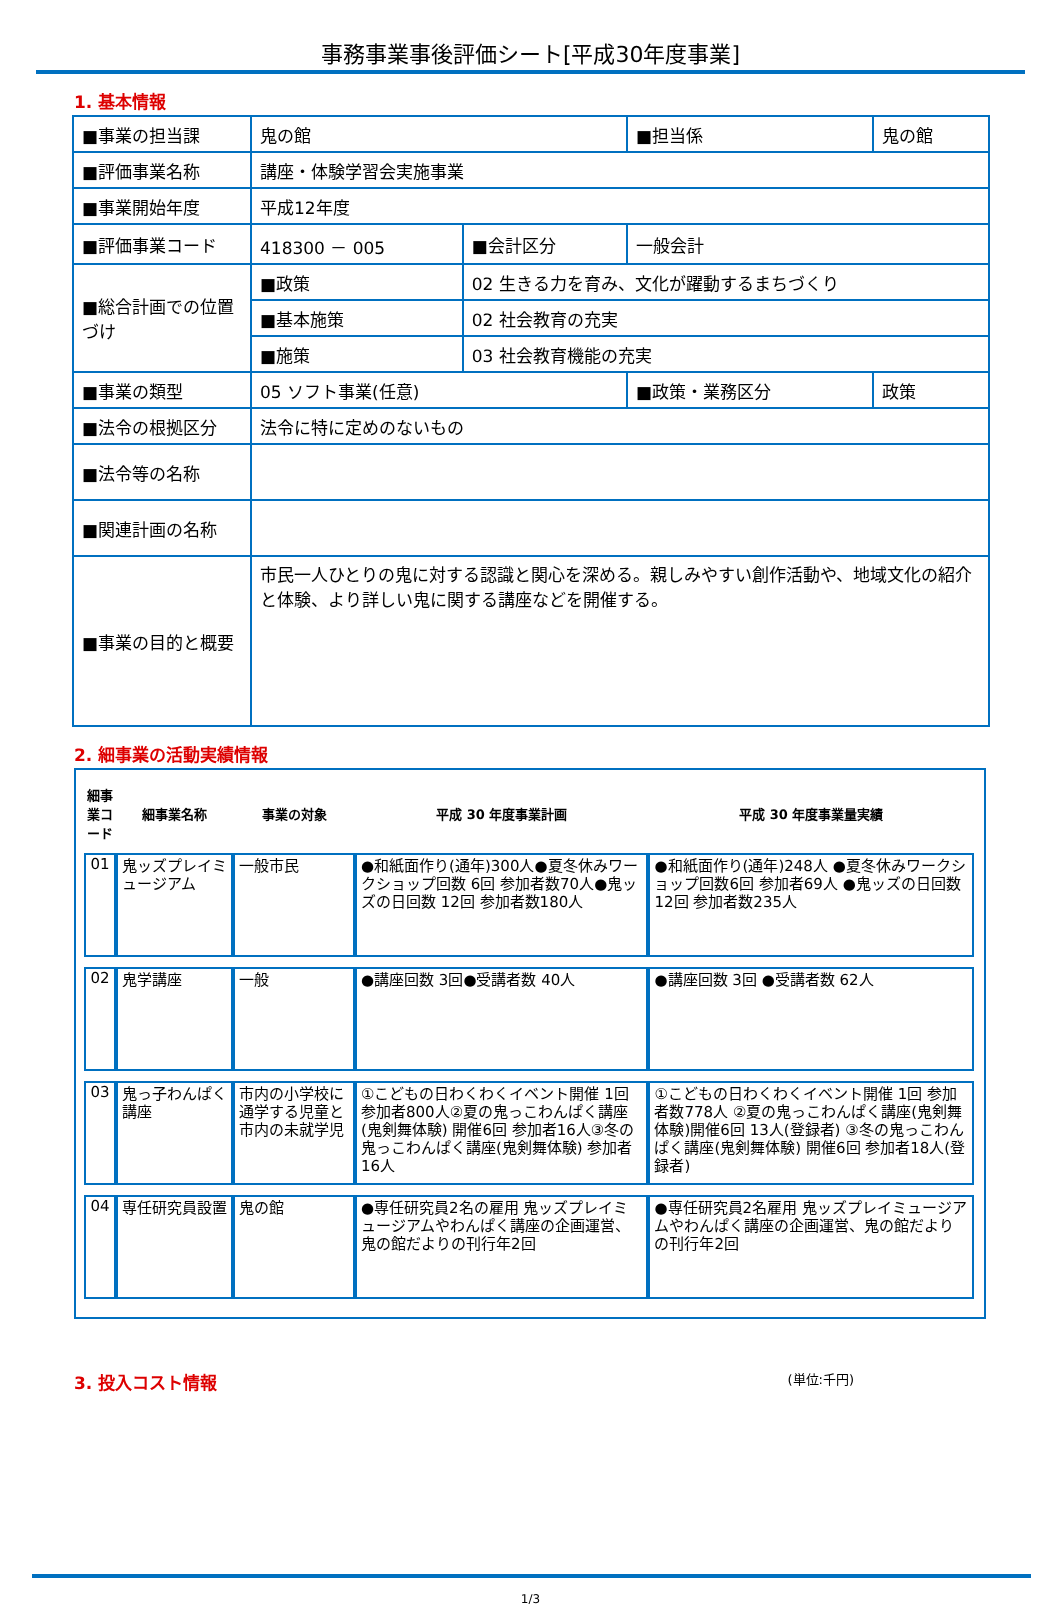事務事業事後評価シート[平成30年度事業]
1. 基本情報
| ■事業の担当課 | 鬼の館 | | ■担当係 | 鬼の館 |
| ■評価事業名称 | 講座・体験学習会実施事業 | | | |
| ■事業開始年度 | 平成12年度 | | | |
| ■評価事業コード | 418300 － 005 | ■会計区分 | 一般会計 | |
| ■総合計画での位置づけ | ■政策 | 02 生きる力を育み、文化が躍動するまちづくり | | |
| | ■基本施策 | 02 社会教育の充実 | | |
| | ■施策 | 03 社会教育機能の充実 | | |
| ■事業の類型 | 05 ソフト事業(任意) | | ■政策・業務区分 | 政策 |
| ■法令の根拠区分 | 法令に特に定めのないもの | | | |
| ■法令等の名称 | | | | |
| ■関連計画の名称 | | | | |
| ■事業の目的と概要 | 市民一人ひとりの鬼に対する認識と関心を深める。親しみやすい創作活動や、地域文化の紹介と体験、より詳しい鬼に関する講座などを開催する。 | | | |
2. 細事業の活動実績情報
| 細事業コード | 細事業名称 | 事業の対象 | 平成 30 年度事業計画 | 平成 30 年度事業量実績 |
| --- | --- | --- | --- | --- |
| 01 | 鬼ッズプレイミュージアム | 一般市民 | ●和紙面作り(通年)300人●夏冬休みワークショップ回数 6回 参加者数70人●鬼ッズの日回数 12回 参加者数180人 | ●和紙面作り(通年)248人 ●夏冬休みワークショップ回数6回 参加者69人 ●鬼ッズの日回数12回 参加者数235人 |
| 02 | 鬼学講座 | 一般 | ●講座回数 3回●受講者数 40人 | ●講座回数 3回 ●受講者数 62人 |
| 03 | 鬼っ子わんぱく講座 | 市内の小学校に通学する児童と市内の未就学児 | ①こどもの日わくわくイベント開催 1回 参加者800人②夏の鬼っこわんぱく講座(鬼剣舞体験) 開催6回 参加者16人③冬の鬼っこわんぱく講座(鬼剣舞体験) 参加者16人 | ①こどもの日わくわくイベント開催 1回 参加者数778人 ②夏の鬼っこわんぱく講座(鬼剣舞体験)開催6回 13人(登録者) ③冬の鬼っこわんぱく講座(鬼剣舞体験) 開催6回 参加者18人(登録者) |
| 04 | 専任研究員設置 | 鬼の館 | ●専任研究員2名の雇用 鬼ッズプレイミュージアムやわんぱく講座の企画運営、鬼の館だよりの刊行年2回 | ●専任研究員2名雇用 鬼ッズプレイミュージアムやわんぱく講座の企画運営、鬼の館だよりの刊行年2回 |
3. 投入コスト情報 (単位:千円)
1/3